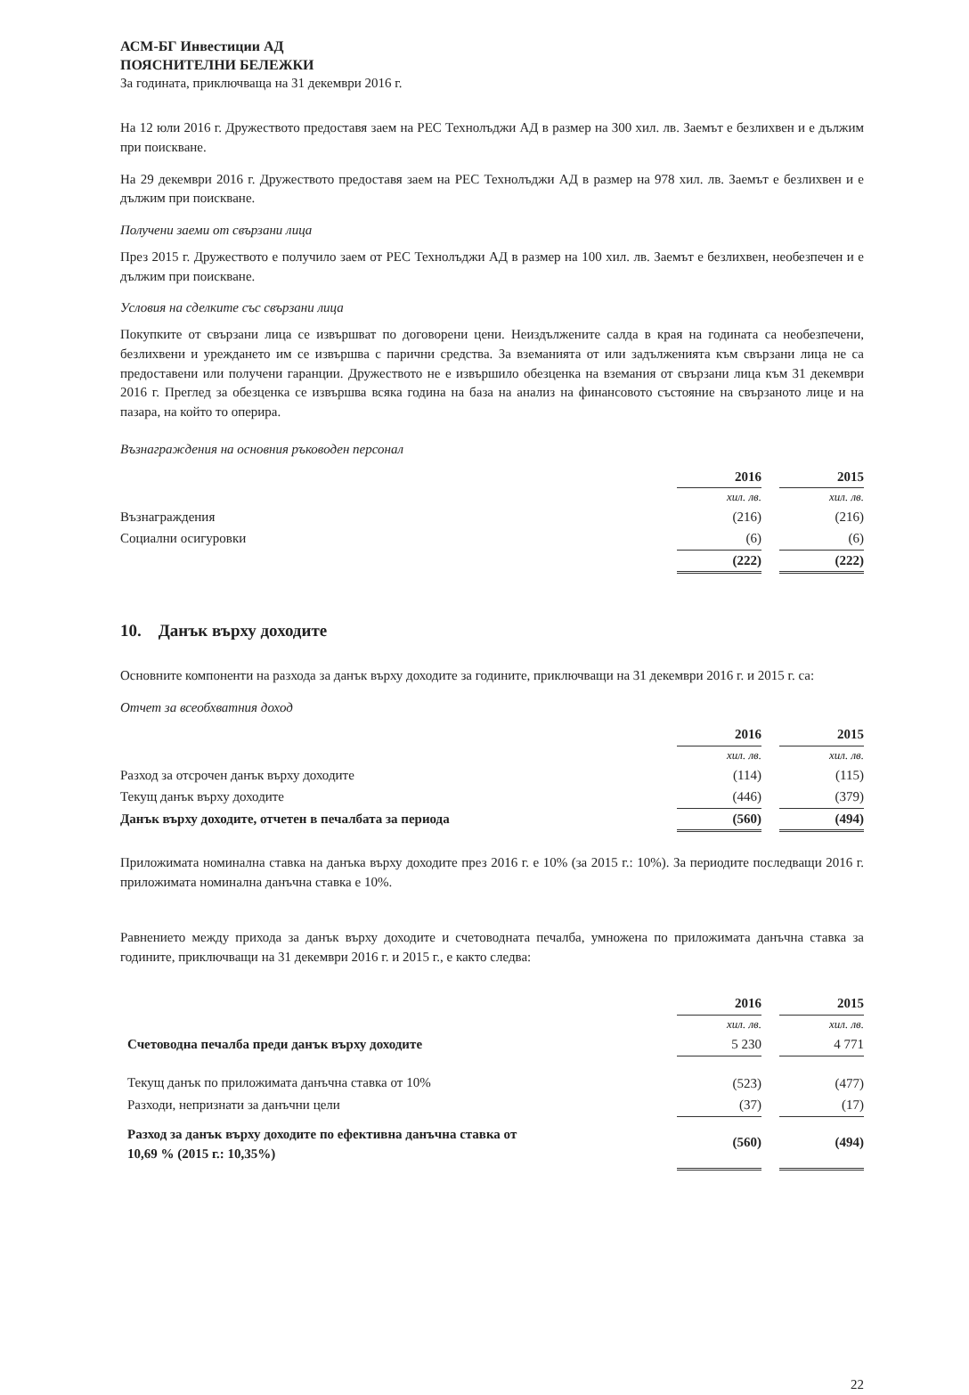АСМ-БГ Инвестиции АД
ПОЯСНИТЕЛНИ БЕЛЕЖКИ
За годината, приключваща на 31 декември 2016 г.
На 12 юли 2016 г. Дружеството предоставя заем на РЕС Технолъджи АД в размер на 300 хил. лв. Заемът е безлихвен и е дължим при поискване.
На 29 декември 2016 г. Дружеството предоставя заем на РЕС Технолъджи АД в размер на 978 хил. лв. Заемът е безлихвен и е дължим при поискване.
Получени заеми от свързани лица
През 2015 г. Дружеството е получило заем от РЕС Технолъджи АД в размер на 100 хил. лв. Заемът е безлихвен, необезпечен и е дължим при поискване.
Условия на сделките със свързани лица
Покупките от свързани лица се извършват по договорени цени. Неиздължените салда в края на годината са необезпечени, безлихвени и уреждането им се извършва с парични средства. За вземанията от или задълженията към свързани лица не са предоставени или получени гаранции. Дружеството не е извършило обезценка на вземания от свързани лица към 31 декември 2016 г. Преглед за обезценка се извършва всяка година на база на анализ на финансовото състояние на свързаното лице и на пазара, на който то оперира.
Възнаграждения на основния ръководен персонал
| | 2016 | | 2015 |
| | хил. лв. | | хил. лв. |
| Възнаграждения | (216) | | (216) |
| Социални осигуровки | (6) | | (6) |
| | (222) | | (222) |
10. Данък върху доходите
Основните компоненти на разхода за данък върху доходите за годините, приключващи на 31 декември 2016 г. и 2015 г. са:
Отчет за всеобхватния доход
| | 2016 | | 2015 |
| | хил. лв. | | хил. лв. |
| Разход за отсрочен данък върху доходите | (114) | | (115) |
| Текущ данък върху доходите | (446) | | (379) |
| Данък върху доходите, отчетен в печалбата за периода | (560) | | (494) |
Приложимата номинална ставка на данъка върху доходите през 2016 г. е 10% (за 2015 г.: 10%). За периодите последващи 2016 г. приложимата номинална данъчна ставка е 10%.
Равнението между прихода за данък върху доходите и счетоводната печалба, умножена по приложимата данъчна ставка за годините, приключващи на 31 декември 2016 г. и 2015 г., е както следва:
| | 2016 | | 2015 |
| | хил. лв. | | хил. лв. |
| Счетоводна печалба преди данък върху доходите | 5 230 | | 4 771 |
| Текущ данък по приложимата данъчна ставка от 10% | (523) | | (477) |
| Разходи, непризнати за данъчни цели | (37) | | (17) |
| Разход за данък върху доходите по ефективна данъчна ставка от 10,69 % (2015 г.: 10,35%) | (560) | | (494) |
22